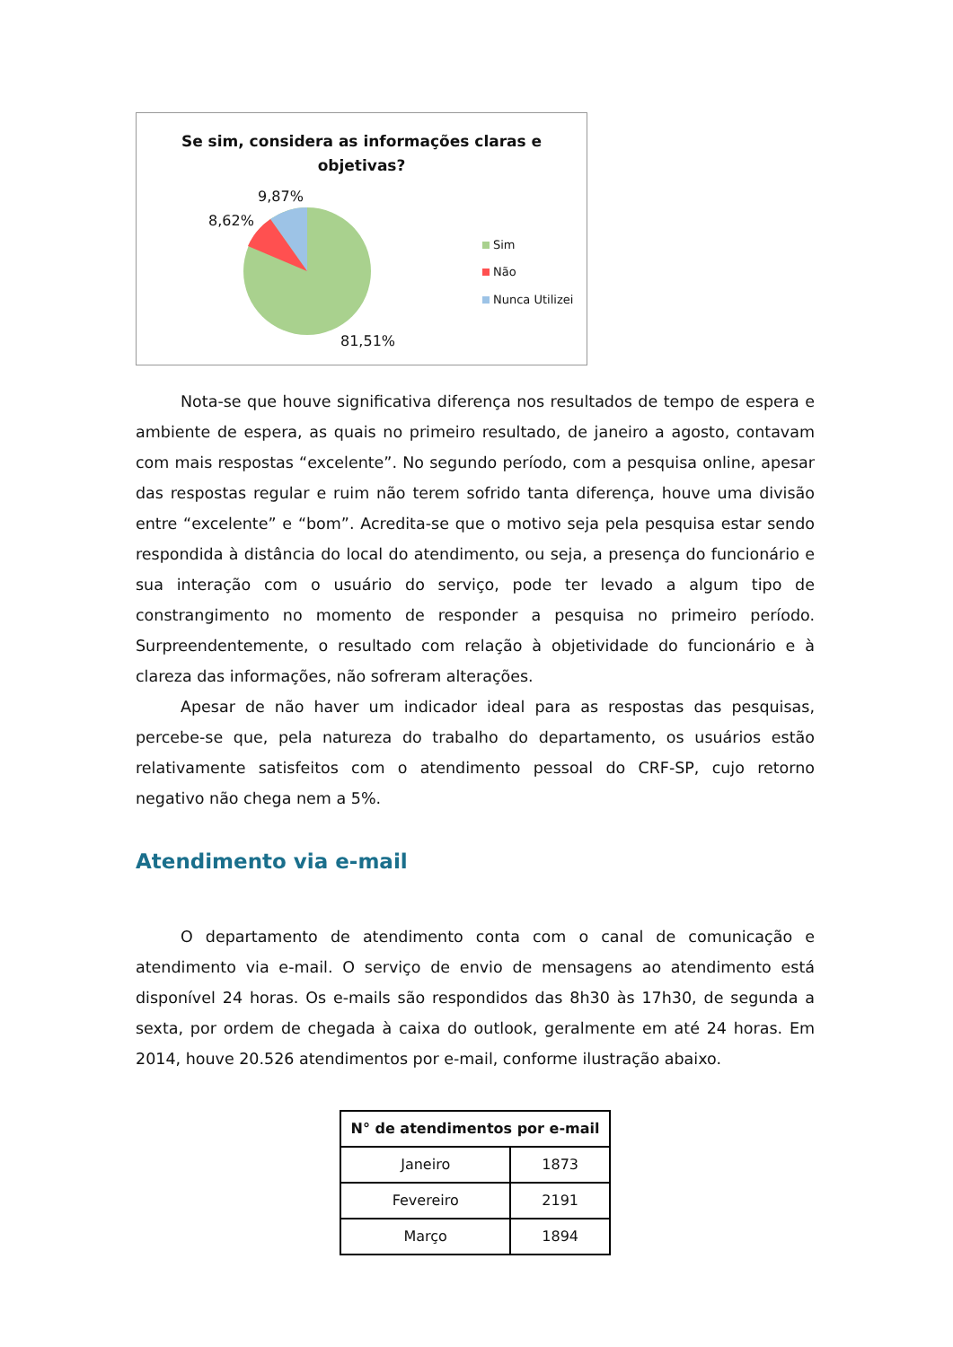Se sim, considera as informações claras e
objetivas?
9,87%
8,62%
81,51%
Sim
Não
Nunca Utilizei
Nota-se que houve significativa diferença nos resultados de tempo de espera e ambiente de espera, as quais no primeiro resultado, de janeiro a agosto, contavam com mais respostas “excelente”. No segundo período, com a pesquisa online, apesar das respostas regular e ruim não terem sofrido tanta diferença, houve uma divisão entre “excelente” e “bom”. Acredita-se que o motivo seja pela pesquisa estar sendo respondida à distância do local do atendimento, ou seja, a presença do funcionário e sua interação com o usuário do serviço, pode ter levado a algum tipo de constrangimento no momento de responder a pesquisa no primeiro período. Surpreendentemente, o resultado com relação à objetividade do funcionário e à clareza das informações, não sofreram alterações.
Apesar de não haver um indicador ideal para as respostas das pesquisas, percebe-se que, pela natureza do trabalho do departamento, os usuários estão relativamente satisfeitos com o atendimento pessoal do CRF-SP, cujo retorno negativo não chega nem a 5%.
Atendimento via e-mail
O departamento de atendimento conta com o canal de comunicação e atendimento via e-mail. O serviço de envio de mensagens ao atendimento está disponível 24 horas. Os e-mails são respondidos das 8h30 às 17h30, de segunda a sexta, por ordem de chegada à caixa do outlook, geralmente em até 24 horas. Em 2014, houve 20.526 atendimentos por e-mail, conforme ilustração abaixo.
| N° de atendimentos por e-mail | |
| --- | --- |
| Janeiro | 1873 |
| Fevereiro | 2191 |
| Março | 1894 |